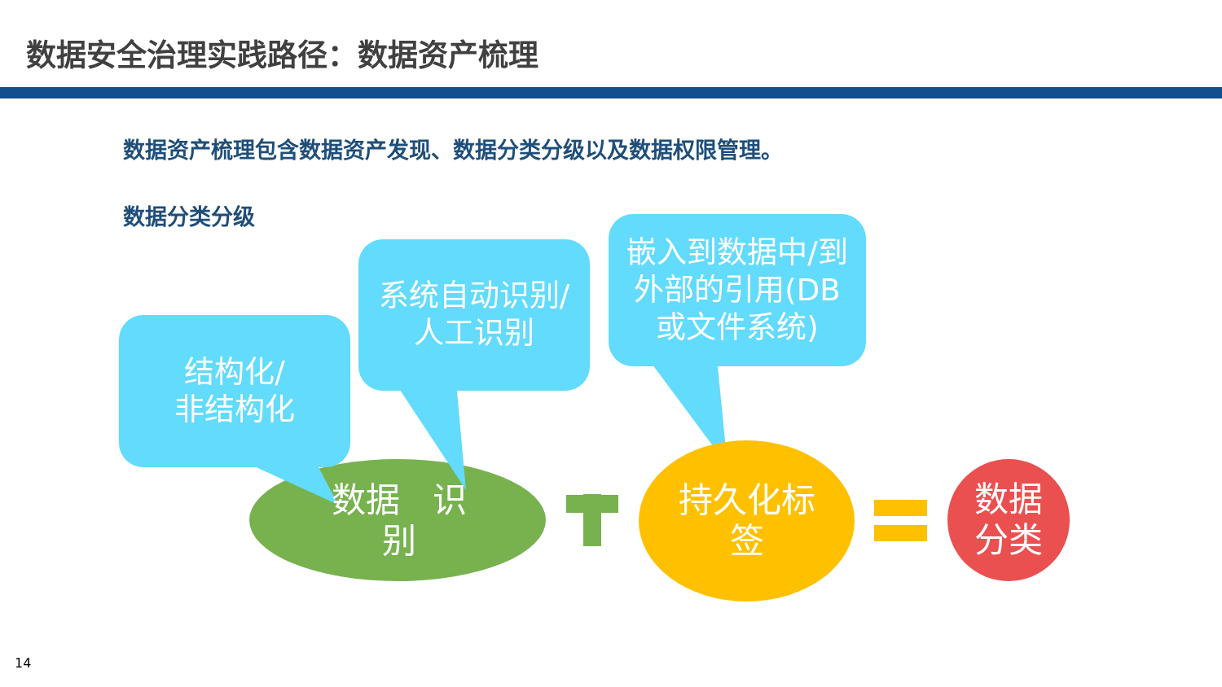数据安全治理实践路径：数据资产梳理
数据资产梳理包含数据资产发现、数据分类分级以及数据权限管理。
数据分类分级
数据 识别
结构化/
非结构化
系统自动识别/
人工识别
嵌入到数据中/到
外部的引用(DB
或文件系统)
持久化标
签
数据
分类
14